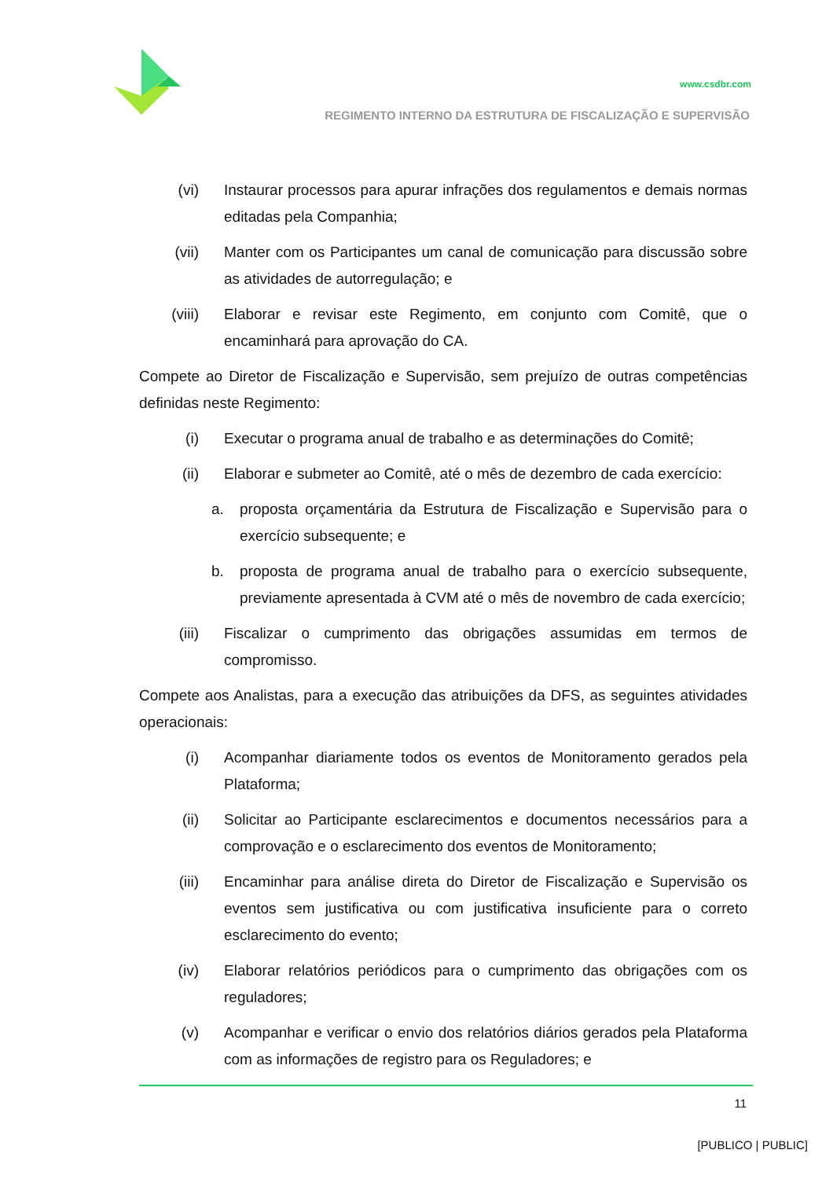www.csdbr.com
REGIMENTO INTERNO DA ESTRUTURA DE FISCALIZAÇÃO E SUPERVISÃO
(vi) Instaurar processos para apurar infrações dos regulamentos e demais normas editadas pela Companhia;
(vii) Manter com os Participantes um canal de comunicação para discussão sobre as atividades de autorregulação; e
(viii) Elaborar e revisar este Regimento, em conjunto com Comitê, que o encaminhará para aprovação do CA.
Compete ao Diretor de Fiscalização e Supervisão, sem prejuízo de outras competências definidas neste Regimento:
(i) Executar o programa anual de trabalho e as determinações do Comitê;
(ii) Elaborar e submeter ao Comitê, até o mês de dezembro de cada exercício:
a. proposta orçamentária da Estrutura de Fiscalização e Supervisão para o exercício subsequente; e
b. proposta de programa anual de trabalho para o exercício subsequente, previamente apresentada à CVM até o mês de novembro de cada exercício;
(iii) Fiscalizar o cumprimento das obrigações assumidas em termos de compromisso.
Compete aos Analistas, para a execução das atribuições da DFS, as seguintes atividades operacionais:
(i) Acompanhar diariamente todos os eventos de Monitoramento gerados pela Plataforma;
(ii) Solicitar ao Participante esclarecimentos e documentos necessários para a comprovação e o esclarecimento dos eventos de Monitoramento;
(iii) Encaminhar para análise direta do Diretor de Fiscalização e Supervisão os eventos sem justificativa ou com justificativa insuficiente para o correto esclarecimento do evento;
(iv) Elaborar relatórios periódicos para o cumprimento das obrigações com os reguladores;
(v) Acompanhar e verificar o envio dos relatórios diários gerados pela Plataforma com as informações de registro para os Reguladores; e
11
[PUBLICO | PUBLIC]